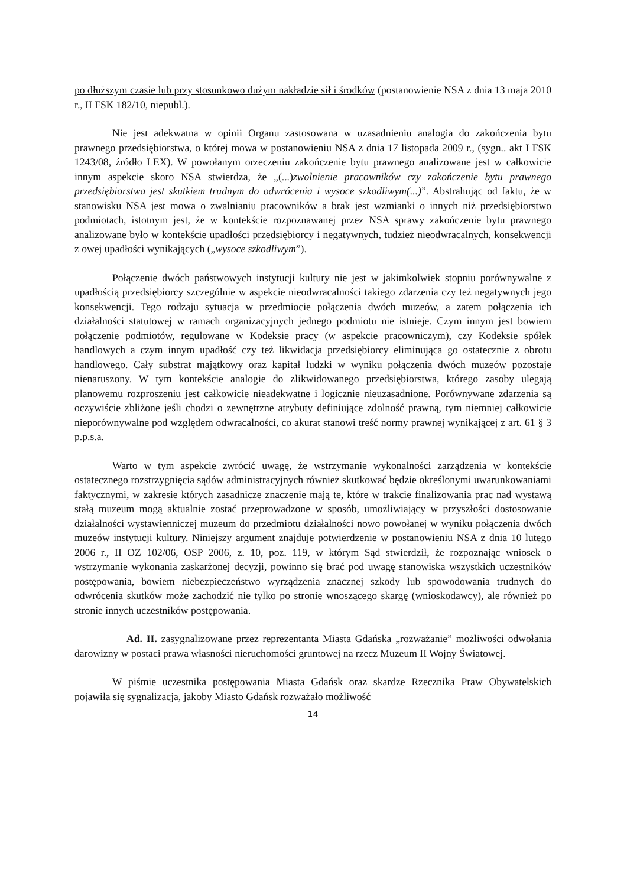po dłuższym czasie lub przy stosunkowo dużym nakładzie sił i środków (postanowienie NSA z dnia 13 maja 2010 r., II FSK 182/10, niepubl.).
Nie jest adekwatna w opinii Organu zastosowana w uzasadnieniu analogia do zakończenia bytu prawnego przedsiębiorstwa, o której mowa w postanowieniu NSA z dnia 17 listopada 2009 r., (sygn.. akt I FSK 1243/08, źródło LEX). W powołanym orzeczeniu zakończenie bytu prawnego analizowane jest w całkowicie innym aspekcie skoro NSA stwierdza, że „(...)zwolnienie pracowników czy zakończenie bytu prawnego przedsiębiorstwa jest skutkiem trudnym do odwrócenia i wysoce szkodliwym(...)”. Abstrahując od faktu, że w stanowisku NSA jest mowa o zwalnianiu pracowników a brak jest wzmianki o innych niż przedsiębiorstwo podmiotach, istotnym jest, że w kontekście rozpoznawanej przez NSA sprawy zakończenie bytu prawnego analizowane było w kontekście upadłości przedsiębiorcy i negatywnych, tudzież nieodwracalnych, konsekwencji z owej upadłości wynikających („wysoce szkodliwym”).
Połączenie dwóch państwowych instytucji kultury nie jest w jakimkolwiek stopniu porównywalne z upadłością przedsiębiorcy szczególnie w aspekcie nieodwracalności takiego zdarzenia czy też negatywnych jego konsekwencji. Tego rodzaju sytuacja w przedmiocie połączenia dwóch muzeów, a zatem połączenia ich działalności statutowej w ramach organizacyjnych jednego podmiotu nie istnieje. Czym innym jest bowiem połączenie podmiotów, regulowane w Kodeksie pracy (w aspekcie pracowniczym), czy Kodeksie spółek handlowych a czym innym upadłość czy też likwidacja przedsiębiorcy eliminująca go ostatecznie z obrotu handlowego. Cały substrat majątkowy oraz kapitał ludzki w wyniku połączenia dwóch muzeów pozostaje nienaruszony. W tym kontekście analogie do zlikwidowanego przedsiębiorstwa, którego zasoby ulegają planowemu rozproszeniu jest całkowicie nieadekwatne i logicznie nieuzasadnione. Porównywane zdarzenia są oczywiście zbliżone jeśli chodzi o zewnętrzne atrybuty definiujące zdolność prawną, tym niemniej całkowicie nieporównywalne pod względem odwracalności, co akurat stanowi treść normy prawnej wynikającej z art. 61 § 3 p.p.s.a.
Warto w tym aspekcie zwrócić uwagę, że wstrzymanie wykonalności zarządzenia w kontekście ostatecznego rozstrzygnięcia sądów administracyjnych również skutkować będzie określonymi uwarunkowaniami faktycznymi, w zakresie których zasadnicze znaczenie mają te, które w trakcie finalizowania prac nad wystawą stałą muzeum mogą aktualnie zostać przeprowadzone w sposób, umożliwiający w przyszłości dostosowanie działalności wystawienniczej muzeum do przedmiotu działalności nowo powołanej w wyniku połączenia dwóch muzeów instytucji kultury. Niniejszy argument znajduje potwierdzenie w postanowieniu NSA z dnia 10 lutego 2006 r., II OZ 102/06, OSP 2006, z. 10, poz. 119, w którym Sąd stwierdził, że rozpoznając wniosek o wstrzymanie wykonania zaskarżonej decyzji, powinno się brać pod uwagę stanowiska wszystkich uczestników postępowania, bowiem niebezpieczeństwo wyrządzenia znacznej szkody lub spowodowania trudnych do odwrócenia skutków może zachodzić nie tylko po stronie wnoszącego skargę (wnioskodawcy), ale również po stronie innych uczestników postępowania.
Ad. II. zasygnalizowane przez reprezentanta Miasta Gdańska „rozważanie” możliwości odwołania darowizny w postaci prawa własności nieruchomości gruntowej na rzecz Muzeum II Wojny Światowej.
W piśmie uczestnika postępowania Miasta Gdańsk oraz skardze Rzecznika Praw Obywatelskich pojawiła się sygnalizacja, jakoby Miasto Gdańsk rozważało możliwość
14